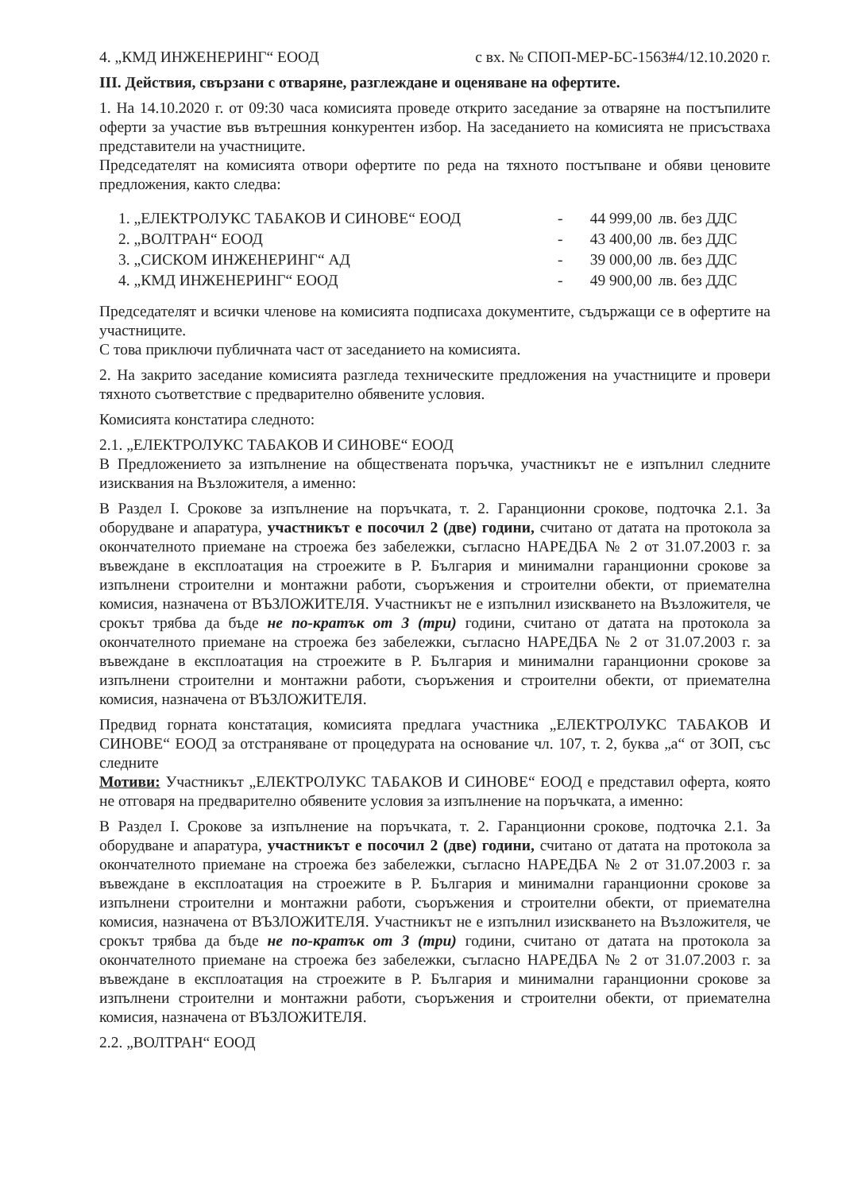4. „КМД ИНЖЕНЕРИНГ“ ЕООД с вх. № СПОП-МЕР-БС-1563#4/12.10.2020 г.
III. Действия, свързани с отваряне, разглеждане и оценяване на офертите.
1. На 14.10.2020 г. от 09:30 часа комисията проведе открито заседание за отваряне на постъпилите оферти за участие във вътрешния конкурентен избор. На заседанието на комисията не присъстваха представители на участниците.
Председателят на комисията отвори офертите по реда на тяхното постъпване и обяви ценовите предложения, както следва:
| 1. „ЕЛЕКТРОЛУКС ТАБАКОВ И СИНОВЕ“ ЕООД | - | 44 999,00 | лв. без ДДС |
| 2. „ВОЛТРАН“ ЕООД | - | 43 400,00 | лв. без ДДС |
| 3. „СИСКОМ ИНЖЕНЕРИНГ“ АД | - | 39 000,00 | лв. без ДДС |
| 4. „КМД ИНЖЕНЕРИНГ“ ЕООД | - | 49 900,00 | лв. без ДДС |
Председателят и всички членове на комисията подписаха документите, съдържащи се в офертите на участниците.
С това приключи публичната част от заседанието на комисията.
2. На закрито заседание комисията разгледа техническите предложения на участниците и провери тяхното съответствие с предварително обявените условия.
Комисията констатира следното:
2.1. „ЕЛЕКТРОЛУКС ТАБАКОВ И СИНОВЕ“ ЕООД
В Предложението за изпълнение на обществената поръчка, участникът не е изпълнил следните изисквания на Възложителя, а именно:
В Раздел I. Срокове за изпълнение на поръчката, т. 2. Гаранционни срокове, подточка 2.1. За оборудване и апаратура, участникът е посочил 2 (две) години, считано от датата на протокола за окончателното приемане на строежа без забележки, съгласно НАРЕДБА № 2 от 31.07.2003 г. за въвеждане в експлоатация на строежите в Р. България и минимални гаранционни срокове за изпълнени строителни и монтажни работи, съоръжения и строителни обекти, от приемателна комисия, назначена от ВЪЗЛОЖИТЕЛЯ. Участникът не е изпълнил изискването на Възложителя, че срокът трябва да бъде не по-кратък от 3 (три) години, считано от датата на протокола за окончателното приемане на строежа без забележки, съгласно НАРЕДБА № 2 от 31.07.2003 г. за въвеждане в експлоатация на строежите в Р. България и минимални гаранционни срокове за изпълнени строителни и монтажни работи, съоръжения и строителни обекти, от приемателна комисия, назначена от ВЪЗЛОЖИТЕЛЯ.
Предвид горната констатация, комисията предлага участника „ЕЛЕКТРОЛУКС ТАБАКОВ И СИНОВЕ“ ЕООД за отстраняване от процедурата на основание чл. 107, т. 2, буква „а“ от ЗОП, със следните
Мотиви: Участникът „ЕЛЕКТРОЛУКС ТАБАКОВ И СИНОВЕ“ ЕООД е представил оферта, която не отговаря на предварително обявените условия за изпълнение на поръчката, а именно:
В Раздел I. Срокове за изпълнение на поръчката, т. 2. Гаранционни срокове, подточка 2.1. За оборудване и апаратура, участникът е посочил 2 (две) години, считано от датата на протокола за окончателното приемане на строежа без забележки, съгласно НАРЕДБА № 2 от 31.07.2003 г. за въвеждане в експлоатация на строежите в Р. България и минимални гаранционни срокове за изпълнени строителни и монтажни работи, съоръжения и строителни обекти, от приемателна комисия, назначена от ВЪЗЛОЖИТЕЛЯ. Участникът не е изпълнил изискването на Възложителя, че срокът трябва да бъде не по-кратък от 3 (три) години, считано от датата на протокола за окончателното приемане на строежа без забележки, съгласно НАРЕДБА № 2 от 31.07.2003 г. за въвеждане в експлоатация на строежите в Р. България и минимални гаранционни срокове за изпълнени строителни и монтажни работи, съоръжения и строителни обекти, от приемателна комисия, назначена от ВЪЗЛОЖИТЕЛЯ.
2.2. „ВОЛТРАН“ ЕООД